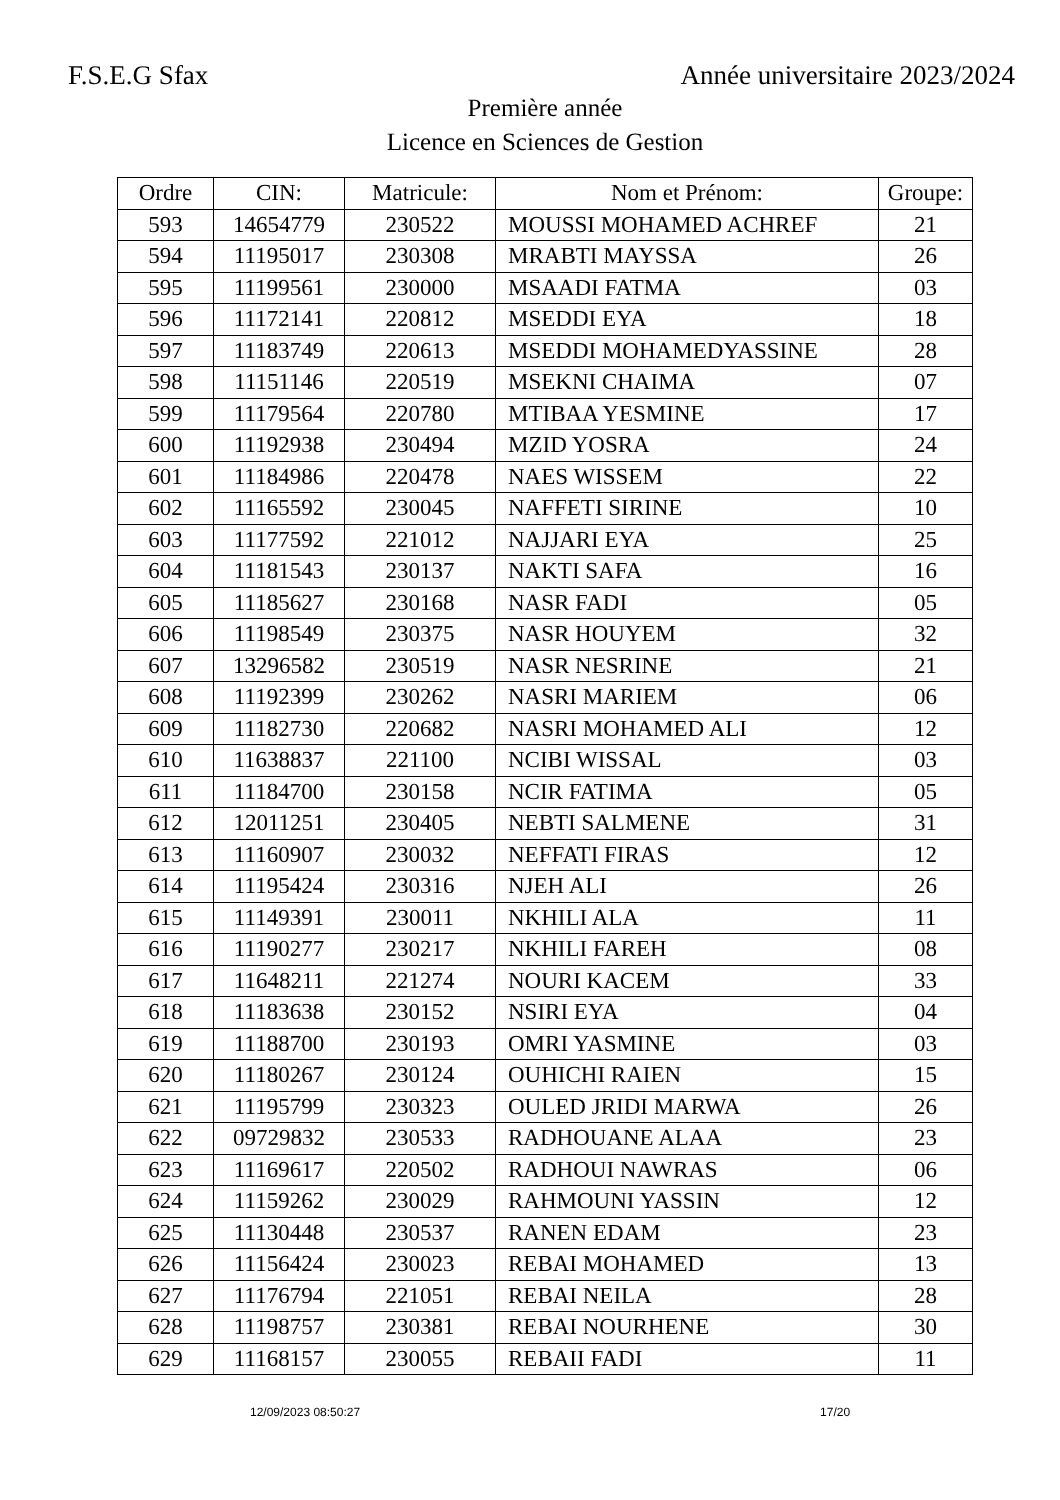F.S.E.G Sfax Année universitaire 2023/2024
Première année
Licence en Sciences de Gestion
| Ordre | CIN: | Matricule: | Nom et Prénom: | Groupe: |
| --- | --- | --- | --- | --- |
| 593 | 14654779 | 230522 | MOUSSI MOHAMED ACHREF | 21 |
| 594 | 11195017 | 230308 | MRABTI MAYSSA | 26 |
| 595 | 11199561 | 230000 | MSAADI FATMA | 03 |
| 596 | 11172141 | 220812 | MSEDDI EYA | 18 |
| 597 | 11183749 | 220613 | MSEDDI MOHAMEDYASSINE | 28 |
| 598 | 11151146 | 220519 | MSEKNI CHAIMA | 07 |
| 599 | 11179564 | 220780 | MTIBAA YESMINE | 17 |
| 600 | 11192938 | 230494 | MZID YOSRA | 24 |
| 601 | 11184986 | 220478 | NAES WISSEM | 22 |
| 602 | 11165592 | 230045 | NAFFETI SIRINE | 10 |
| 603 | 11177592 | 221012 | NAJJARI EYA | 25 |
| 604 | 11181543 | 230137 | NAKTI SAFA | 16 |
| 605 | 11185627 | 230168 | NASR FADI | 05 |
| 606 | 11198549 | 230375 | NASR HOUYEM | 32 |
| 607 | 13296582 | 230519 | NASR NESRINE | 21 |
| 608 | 11192399 | 230262 | NASRI MARIEM | 06 |
| 609 | 11182730 | 220682 | NASRI MOHAMED ALI | 12 |
| 610 | 11638837 | 221100 | NCIBI WISSAL | 03 |
| 611 | 11184700 | 230158 | NCIR FATIMA | 05 |
| 612 | 12011251 | 230405 | NEBTI SALMENE | 31 |
| 613 | 11160907 | 230032 | NEFFATI FIRAS | 12 |
| 614 | 11195424 | 230316 | NJEH ALI | 26 |
| 615 | 11149391 | 230011 | NKHILI ALA | 11 |
| 616 | 11190277 | 230217 | NKHILI FAREH | 08 |
| 617 | 11648211 | 221274 | NOURI KACEM | 33 |
| 618 | 11183638 | 230152 | NSIRI EYA | 04 |
| 619 | 11188700 | 230193 | OMRI YASMINE | 03 |
| 620 | 11180267 | 230124 | OUHICHI RAIEN | 15 |
| 621 | 11195799 | 230323 | OULED JRIDI MARWA | 26 |
| 622 | 09729832 | 230533 | RADHOUANE ALAA | 23 |
| 623 | 11169617 | 220502 | RADHOUI NAWRAS | 06 |
| 624 | 11159262 | 230029 | RAHMOUNI YASSIN | 12 |
| 625 | 11130448 | 230537 | RANEN EDAM | 23 |
| 626 | 11156424 | 230023 | REBAI MOHAMED | 13 |
| 627 | 11176794 | 221051 | REBAI NEILA | 28 |
| 628 | 11198757 | 230381 | REBAI NOURHENE | 30 |
| 629 | 11168157 | 230055 | REBAII FADI | 11 |
12/09/2023 08:50:27 17/20